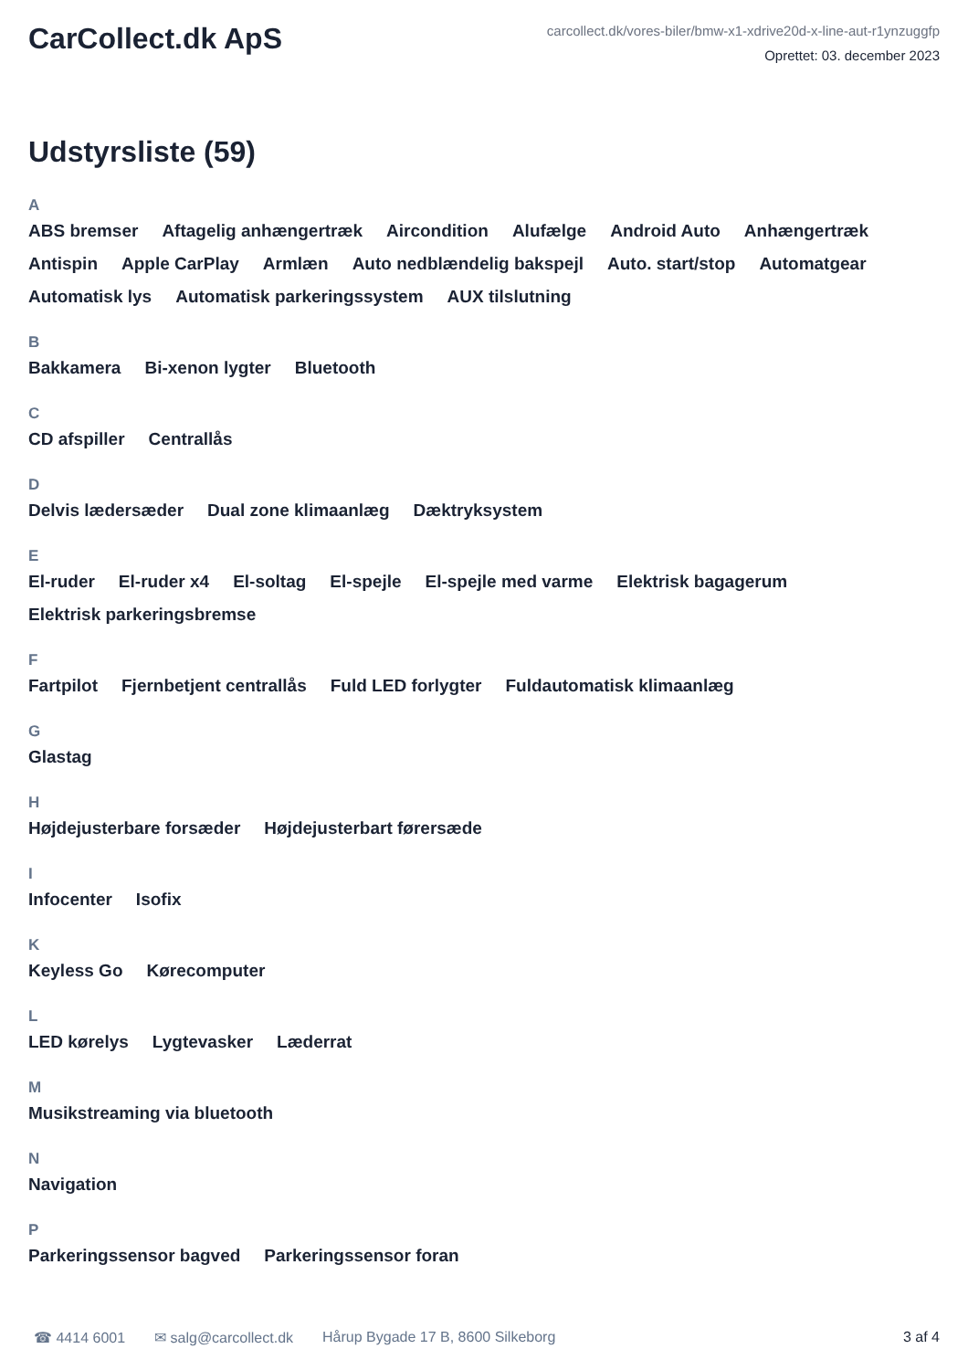CarCollect.dk ApS
carcollect.dk/vores-biler/bmw-x1-xdrive20d-x-line-aut-r1ynzuggfp
Oprettet: 03. december 2023
Udstyrsliste (59)
A
ABS bremser Aftagelig anhængertræk Aircondition Alufælge Android Auto Anhængertræk Antispin Apple CarPlay Armlæn Auto nedblændelig bakspejl Auto. start/stop Automatgear Automatisk lys Automatisk parkeringssystem AUX tilslutning
B
Bakkamera Bi-xenon lygter Bluetooth
C
CD afspiller Centrallås
D
Delvis lædersæder Dual zone klimaanlæg Dæktryksystem
E
El-ruder El-ruder x4 El-soltag El-spejle El-spejle med varme Elektrisk bagagerum Elektrisk parkeringsbremse
F
Fartpilot Fjernbetjent centrallås Fuld LED forlygter Fuldautomatisk klimaanlæg
G
Glastag
H
Højdejusterbare forsæder Højdejusterbart førersæde
I
Infocenter Isofix
K
Keyless Go Kørecomputer
L
LED kørelys Lygtevasker Læderrat
M
Musikstreaming via bluetooth
N
Navigation
P
Parkeringssensor bagved Parkeringssensor foran
☎ 4414 6001 ✉ salg@carcollect.dk Hårup Bygade 17 B, 8600 Silkeborg 3 af 4